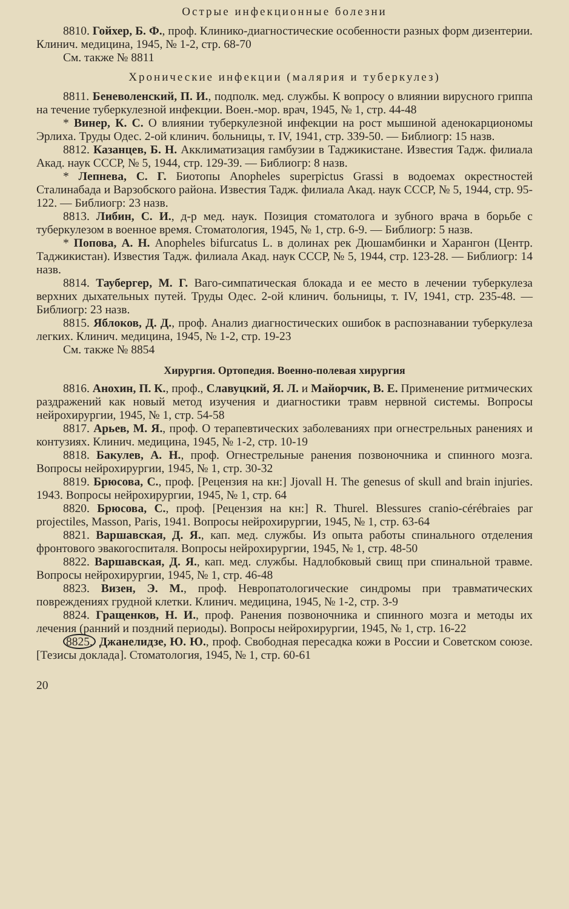Острые инфекционные болезни
8810. Гойхер, Б. Ф., проф. Клинико-диагностические особенности разных форм дизентерии. Клинич. медицина, 1945, № 1-2, стр. 68-70
См. также № 8811
Хронические инфекции (малярия и туберкулез)
8811. Беневоленский, П. И., подполк. мед. службы. К вопросу о влиянии вирусного гриппа на течение туберкулезной инфекции. Воен.-мор. врач, 1945, № 1, стр. 44-48
* Винер, К. С. О влиянии туберкулезной инфекции на рост мышиной аденокарциономы Эрлиха. Труды Одес. 2-ой клинич. больницы, т. IV, 1941, стр. 339-50. — Библиогр: 15 назв.
8812. Казанцев, Б. Н. Акклиматизация гамбузии в Таджикистане. Известия Тадж. филиала Акад. наук СССР, № 5, 1944, стр. 129-39. — Библиогр: 8 назв.
* Лепнева, С. Г. Биотопы Anopheles superpictus Grassi в водоемах окрестностей Сталинабада и Варзобского района. Известия Тадж. филиала Акад. наук СССР, № 5, 1944, стр. 95-122. — Библиогр: 23 назв.
8813. Либин, С. И., д-р мед. наук. Позиция стоматолога и зубного врача в борьбе с туберкулезом в военное время. Стоматология, 1945, № 1, стр. 6-9. — Библиогр: 5 назв.
* Попова, А. Н. Anopheles bifurcatus L. в долинах рек Дюшамбинки и Харангон (Центр. Таджикистан). Известия Тадж. филиала Акад. наук СССР, № 5, 1944, стр. 123-28. — Библиогр: 14 назв.
8814. Таубергер, М. Г. Ваго-симпатическая блокада и ее место в лечении туберкулеза верхних дыхательных путей. Труды Одес. 2-ой клинич. больницы, т. IV, 1941, стр. 235-48. — Библиогр: 23 назв.
8815. Яблоков, Д. Д., проф. Анализ диагностических ошибок в распознавании туберкулеза легких. Клинич. медицина, 1945, № 1-2, стр. 19-23
См. также № 8854
Хирургия. Ортопедия. Военно-полевая хирургия
8816. Анохин, П. К., проф., Славуцкий, Я. Л. и Майорчик, В. Е. Применение ритмических раздражений как новый метод изучения и диагностики травм нервной системы. Вопросы нейрохирургии, 1945, № 1, стр. 54-58
8817. Арьев, М. Я., проф. О терапевтических заболеваниях при огнестрельных ранениях и контузиях. Клинич. медицина, 1945, № 1-2, стр. 10-19
8818. Бакулев, А. Н., проф. Огнестрельные ранения позвоночника и спинного мозга. Вопросы нейрохирургии, 1945, № 1, стр. 30-32
8819. Брюсова, С., проф. [Рецензия на кн:] Jjovall H. The genesus of skull and brain injuries. 1943. Вопросы нейрохирургии, 1945, № 1, стр. 64
8820. Брюсова, С., проф. [Рецензия на кн:] R. Thurel. Blessures cranio-cérébraies par projectiles, Masson, Paris, 1941. Вопросы нейрохирургии, 1945, № 1, стр. 63-64
8821. Варшавская, Д. Я., кап. мед. службы. Из опыта работы спинального отделения фронтового эвакогоспиталя. Вопросы нейрохирургии, 1945, № 1, стр. 48-50
8822. Варшавская, Д. Я., кап. мед. службы. Надлобковый свищ при спинальной травме. Вопросы нейрохирургии, 1945, № 1, стр. 46-48
8823. Визен, Э. М., проф. Невропатологические синдромы при травматических повреждениях грудной клетки. Клинич. медицина, 1945, № 1-2, стр. 3-9
8824. Гращенков, Н. И., проф. Ранения позвоночника и спинного мозга и методы их лечения (ранний и поздний периоды). Вопросы нейрохирургии, 1945, № 1, стр. 16-22
8825. Джанелидзе, Ю. Ю., проф. Свободная пересадка кожи в России и Советском союзе. [Тезисы доклада]. Стоматология, 1945, № 1, стр. 60-61
20